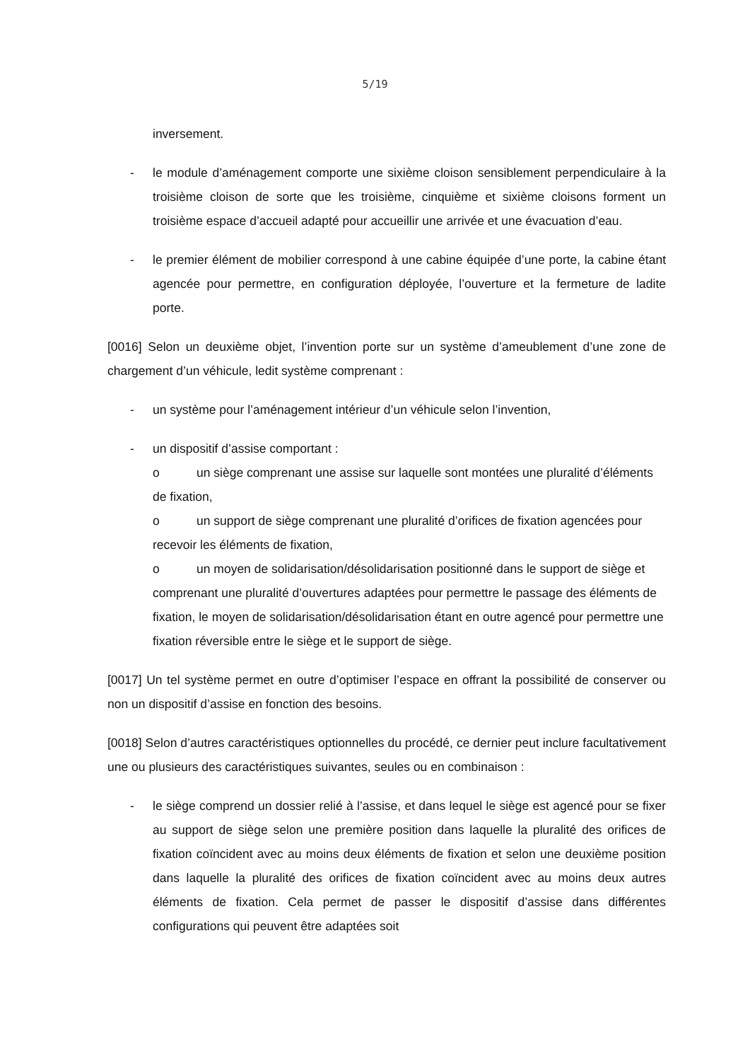5/19
inversement.
- le module d’aménagement comporte une sixième cloison sensiblement perpendiculaire à la troisième cloison de sorte que les troisième, cinquième et sixième cloisons forment un troisième espace d’accueil adapté pour accueillir une arrivée et une évacuation d’eau.
- le premier élément de mobilier correspond à une cabine équipée d’une porte, la cabine étant agencée pour permettre, en configuration déployée, l’ouverture et la fermeture de ladite porte.
[0016] Selon un deuxième objet, l’invention porte sur un système d’ameublement d’une zone de chargement d’un véhicule, ledit système comprenant :
- un système pour l’aménagement intérieur d’un véhicule selon l’invention,
- un dispositif d’assise comportant :
o un siège comprenant une assise sur laquelle sont montées une pluralité d’éléments de fixation,
o un support de siège comprenant une pluralité d’orifices de fixation agencées pour recevoir les éléments de fixation,
o un moyen de solidarisation/désolidarisation positionné dans le support de siège et comprenant une pluralité d’ouvertures adaptées pour permettre le passage des éléments de fixation, le moyen de solidarisation/désolidarisation étant en outre agencé pour permettre une fixation réversible entre le siège et le support de siège.
[0017] Un tel système permet en outre d’optimiser l’espace en offrant la possibilité de conserver ou non un dispositif d’assise en fonction des besoins.
[0018] Selon d’autres caractéristiques optionnelles du procédé, ce dernier peut inclure facultativement une ou plusieurs des caractéristiques suivantes, seules ou en combinaison :
- le siège comprend un dossier relié à l’assise, et dans lequel le siège est agencé pour se fixer au support de siège selon une première position dans laquelle la pluralité des orifices de fixation coïncident avec au moins deux éléments de fixation et selon une deuxième position dans laquelle la pluralité des orifices de fixation coïncident avec au moins deux autres éléments de fixation. Cela permet de passer le dispositif d’assise dans différentes configurations qui peuvent être adaptées soit